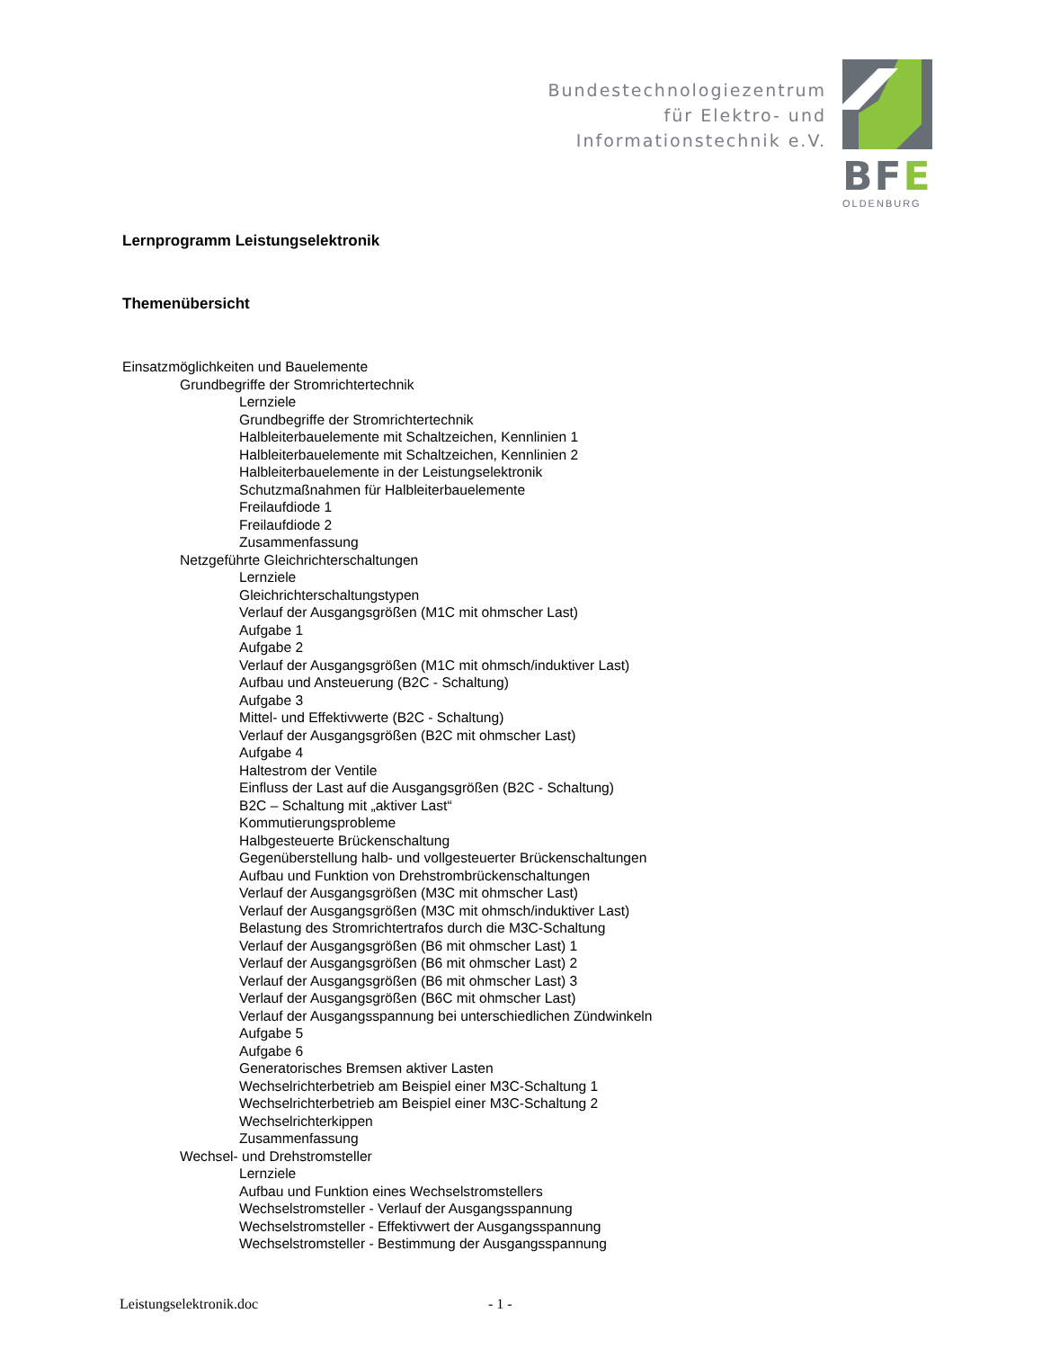Bundestechnologiezentrum
für Elektro- und
Informationstechnik e.V.
BFE
OLDENBURG
Lernprogramm Leistungselektronik
Themenübersicht
Einsatzmöglichkeiten und Bauelemente
Grundbegriffe der Stromrichtertechnik
Lernziele
Grundbegriffe der Stromrichtertechnik
Halbleiterbauelemente mit Schaltzeichen, Kennlinien 1
Halbleiterbauelemente mit Schaltzeichen, Kennlinien 2
Halbleiterbauelemente in der Leistungselektronik
Schutzmaßnahmen für Halbleiterbauelemente
Freilaufdiode 1
Freilaufdiode 2
Zusammenfassung
Netzgeführte Gleichrichterschaltungen
Lernziele
Gleichrichterschaltungstypen
Verlauf der Ausgangsgrößen (M1C mit ohmscher Last)
Aufgabe 1
Aufgabe 2
Verlauf der Ausgangsgrößen (M1C mit ohmsch/induktiver Last)
Aufbau und Ansteuerung (B2C - Schaltung)
Aufgabe 3
Mittel- und Effektivwerte (B2C - Schaltung)
Verlauf der Ausgangsgrößen (B2C mit ohmscher Last)
Aufgabe 4
Haltestrom der Ventile
Einfluss der Last auf die Ausgangsgrößen (B2C - Schaltung)
B2C – Schaltung mit „aktiver Last“
Kommutierungsprobleme
Halbgesteuerte Brückenschaltung
Gegenüberstellung halb- und vollgesteuerter Brückenschaltungen
Aufbau und Funktion von Drehstrombrückenschaltungen
Verlauf der Ausgangsgrößen (M3C mit ohmscher Last)
Verlauf der Ausgangsgrößen (M3C mit ohmsch/induktiver Last)
Belastung des Stromrichtertrafos durch die M3C-Schaltung
Verlauf der Ausgangsgrößen (B6 mit ohmscher Last) 1
Verlauf der Ausgangsgrößen (B6 mit ohmscher Last) 2
Verlauf der Ausgangsgrößen (B6 mit ohmscher Last) 3
Verlauf der Ausgangsgrößen (B6C mit ohmscher Last)
Verlauf der Ausgangsspannung bei unterschiedlichen Zündwinkeln
Aufgabe 5
Aufgabe 6
Generatorisches Bremsen aktiver Lasten
Wechselrichterbetrieb am Beispiel einer M3C-Schaltung 1
Wechselrichterbetrieb am Beispiel einer M3C-Schaltung 2
Wechselrichterkippen
Zusammenfassung
Wechsel- und Drehstromsteller
Lernziele
Aufbau und Funktion eines Wechselstromstellers
Wechselstromsteller - Verlauf der Ausgangsspannung
Wechselstromsteller - Effektivwert der Ausgangsspannung
Wechselstromsteller - Bestimmung der Ausgangsspannung
Leistungselektronik.doc - 1 -